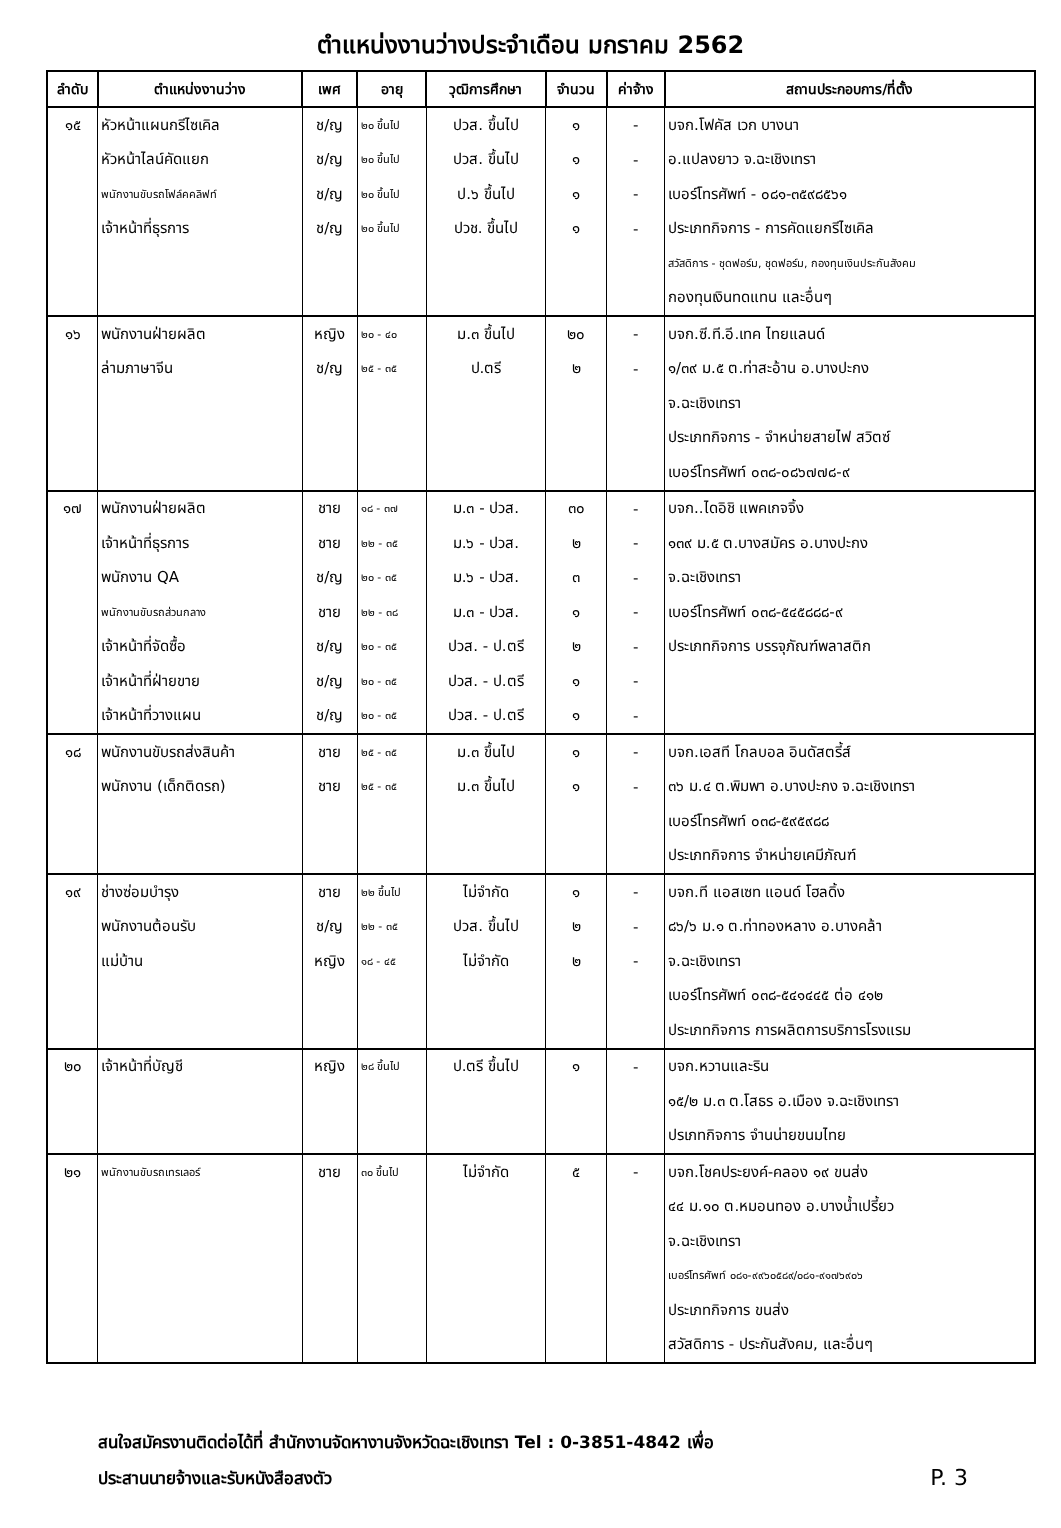ตำแหน่งงานว่างประจำเดือน มกราคม 2562
| ลำดับ | ตำแหน่งงานว่าง | เพศ | อายุ | วุฒิการศึกษา | จำนวน | ค่าจ้าง | สถานประกอบการ/ที่ตั้ง |
| --- | --- | --- | --- | --- | --- | --- | --- |
| ๑๕ | หัวหน้าแผนกรีไซเคิล | ช/ญ | ๒๐ ขึ้นไป | ปวส. ขึ้นไป | ๑ | - | บจก.โฟคัส เวก บางนา |
| | หัวหน้าไลน์คัดแยก | ช/ญ | ๒๐ ขึ้นไป | ปวส. ขึ้นไป | ๑ | - | อ.แปลงยาว จ.ฉะเชิงเทรา |
| | พนักงานขับรถโฟล์คคลิฟท์ | ช/ญ | ๒๐ ขึ้นไป | ป.๖ ขึ้นไป | ๑ | - | เบอร์โทรศัพท์ - ๐๘๑-๓๕๙๘๕๖๑ |
| | เจ้าหน้าที่ธุรการ | ช/ญ | ๒๐ ขึ้นไป | ปวช. ขึ้นไป | ๑ | - | ประเภทกิจการ - การคัดแยกรีไซเคิล |
| | | | | | | | สวัสดิการ - ชุดฟอร์ม, ชุดฟอร์ม, กองทุนเงินประกันสังคม |
| | | | | | | | กองทุนเงินทดแทน และอื่นๆ |
| ๑๖ | พนักงานฝ่ายผลิต | หญิง | ๒๐ - ๔๐ | ม.๓ ขึ้นไป | ๒๐ | - | บจก.ซี.ที.อี.เทค ไทยแลนด์ |
| | ล่ามภาษาจีน | ช/ญ | ๒๕ - ๓๕ | ป.ตรี | ๒ | - | ๑/๓๙ ม.๕ ต.ท่าสะอ้าน อ.บางปะกง |
| | | | | | | | จ.ฉะเชิงเทรา |
| | | | | | | | ประเภทกิจการ - จำหน่ายสายไฟ สวิตซ์ |
| | | | | | | | เบอร์โทรศัพท์ ๐๓๘-๐๘๖๗๗๘-๙ |
| ๑๗ | พนักงานฝ่ายผลิต | ชาย | ๑๘ - ๓๗ | ม.๓ - ปวส. | ๓๐ | - | บจก..ไดอิชิ แพคเกจจิ้ง |
| | เจ้าหน้าที่ธุรการ | ชาย | ๒๒ - ๓๕ | ม.๖ - ปวส. | ๒ | - | ๑๓๙ ม.๕ ต.บางสมัคร อ.บางปะกง |
| | พนักงาน QA | ช/ญ | ๒๐ - ๓๕ | ม.๖ - ปวส. | ๓ | - | จ.ฉะเชิงเทรา |
| | พนักงานขับรถส่วนกลาง | ชาย | ๒๒ - ๓๘ | ม.๓ - ปวส. | ๑ | - | เบอร์โทรศัพท์ ๐๓๘-๕๔๕๘๘๘-๙ |
| | เจ้าหน้าที่จัดซื้อ | ช/ญ | ๒๐ - ๓๕ | ปวส. - ป.ตรี | ๒ | - | ประเภทกิจการ บรรจุภัณฑ์พลาสติก |
| | เจ้าหน้าที่ฝ่ายขาย | ช/ญ | ๒๐ - ๓๕ | ปวส. - ป.ตรี | ๑ | - | |
| | เจ้าหน้าที่วางแผน | ช/ญ | ๒๐ - ๓๕ | ปวส. - ป.ตรี | ๑ | - | |
| ๑๘ | พนักงานขับรถส่งสินค้า | ชาย | ๒๕ - ๓๕ | ม.๓ ขึ้นไป | ๑ | - | บจก.เอสที โกลบอล อินดัสตรี้ส์ |
| | พนักงาน (เด็กติดรถ) | ชาย | ๒๕ - ๓๕ | ม.๓ ขึ้นไป | ๑ | - | ๓๖ ม.๔ ต.พิมพา อ.บางปะกง จ.ฉะเชิงเทรา |
| | | | | | | | เบอร์โทรศัพท์ ๐๓๘-๕๙๕๙๘๘ |
| | | | | | | | ประเภทกิจการ จำหน่ายเคมีภัณฑ์ |
| ๑๙ | ช่างซ่อมบำรุง | ชาย | ๒๒ ขึ้นไป | ไม่จำกัด | ๑ | - | บจก.ที แอสเซท แอนด์ โฮลดิ้ง |
| | พนักงานต้อนรับ | ช/ญ | ๒๒ - ๓๕ | ปวส. ขึ้นไป | ๒ | - | ๘๖/๖ ม.๑ ต.ท่าทองหลาง อ.บางคล้า |
| | แม่บ้าน | หญิง | ๑๘ - ๔๕ | ไม่จำกัด | ๒ | - | จ.ฉะเชิงเทรา |
| | | | | | | | เบอร์โทรศัพท์ ๐๓๘-๕๔๑๔๔๕ ต่อ ๔๑๒ |
| | | | | | | | ประเภทกิจการ การผลิตการบริการโรงแรม |
| ๒๐ | เจ้าหน้าที่บัญชี | หญิง | ๒๘ ขึ้นไป | ป.ตรี ขึ้นไป | ๑ | - | บจก.หวานและริน |
| | | | | | | | ๑๕/๒ ม.๓ ต.โสธร อ.เมือง จ.ฉะเชิงเทรา |
| | | | | | | | ปรเภทกิจการ จำนน่ายขนมไทย |
| ๒๑ | พนักงานขับรถเทรเลอร์ | ชาย | ๓๐ ขึ้นไป | ไม่จำกัด | ๕ | - | บจก.โชคประยงค์-คลอง ๑๙ ขนส่ง |
| | | | | | | | ๔๔ ม.๑๐ ต.หมอนทอง อ.บางน้ำเปรี้ยว |
| | | | | | | | จ.ฉะเชิงเทรา |
| | | | | | | | เบอร์โทรศัพท์ ๐๘๑-๙๙๖๐๕๘๙/๐๘๑-๙๑๗๖๙๐๖ |
| | | | | | | | ประเภทกิจการ ขนส่ง |
| | | | | | | | สวัสดิการ - ประกันสังคม, และอื่นๆ |
สนใจสมัครงานติดต่อได้ที่ สำนักงานจัดหางานจังหวัดฉะเชิงเทรา Tel : 0-3851-4842 เพื่อ
ประสานนายจ้างและรับหนังสือสงตัว
P. 3